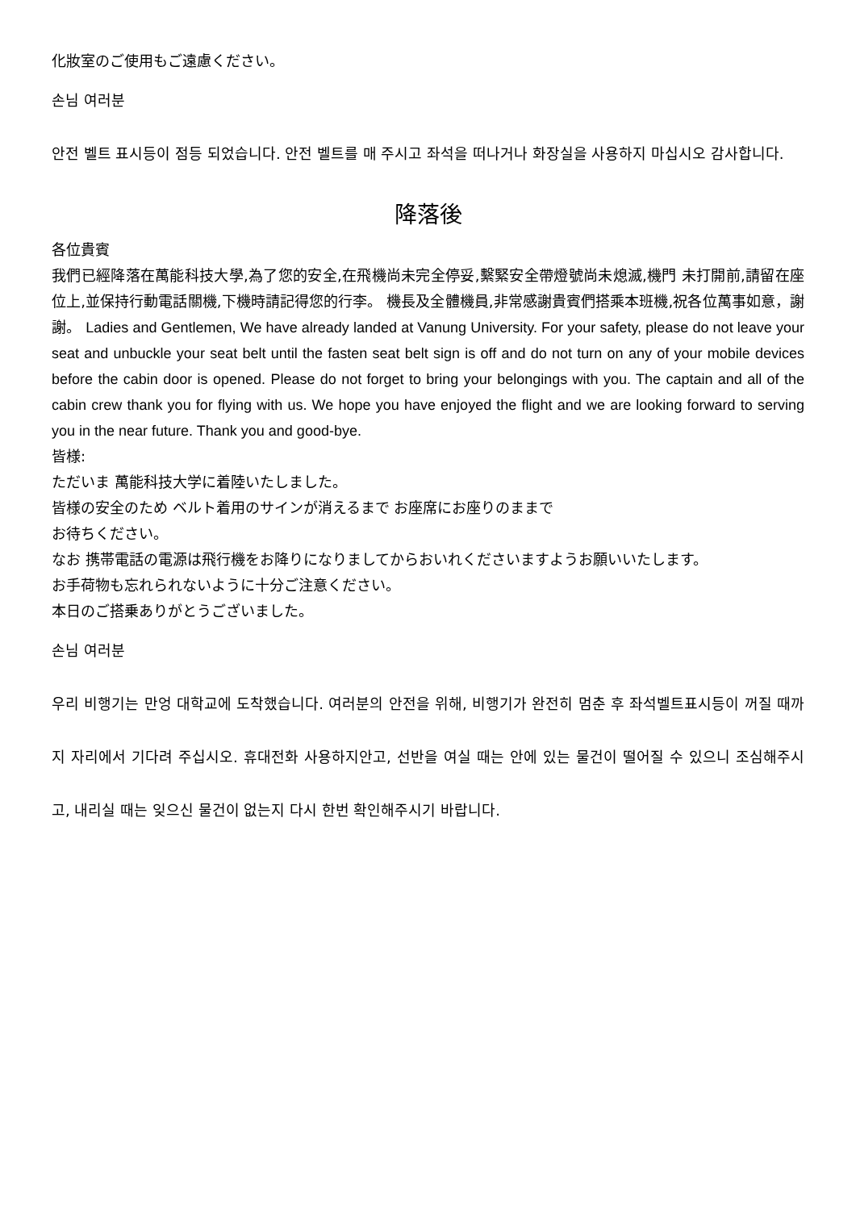化妝室のご使用もご遠慮ください。
손님 여러분
안전 벨트 표시등이 점등 되었습니다. 안전 벨트를 매 주시고 좌석을 떠나거나 화장실을 사용하지 마십시오 감사합니다.
降落後
各位貴賓
我們已經降落在萬能科技大學,為了您的安全,在飛機尚未完全停妥,繫緊安全帶燈號尚未熄滅,機門 未打開前,請留在座位上,並保持行動電話關機,下機時請記得您的行李。 機長及全體機員,非常感謝貴賓們搭乘本班機,祝各位萬事如意，謝謝。 Ladies and Gentlemen, We have already landed at Vanung University. For your safety, please do not leave your seat and unbuckle your seat belt until the fasten seat belt sign is off and do not turn on any of your mobile devices before the cabin door is opened. Please do not forget to bring your belongings with you. The captain and all of the cabin crew thank you for flying with us. We hope you have enjoyed the flight and we are looking forward to serving you in the near future. Thank you and good-bye.
皆様:
ただいま 萬能科技大学に着陸いたしました。
皆様の安全のため ベルト着用のサインが消えるまで お座席にお座りのままで
お待ちください。
なお 携帯電話の電源は飛行機をお降りになりましてからおいれくださいますようお願いいたします。
お手荷物も忘れられないように十分ご注意ください。
本日のご搭乗ありがとうございました。
손님 여러분
우리 비행기는 만엉 대학교에 도착했습니다. 여러분의 안전을 위해, 비행기가 완전히 멈춘 후 좌석벨트표시등이 꺼질 때까지 자리에서 기다려 주십시오. 휴대전화 사용하지안고, 선반을 여실 때는 안에 있는 물건이 떨어질 수 있으니 조심해주시고, 내리실 때는 잊으신 물건이 없는지 다시 한번 확인해주시기 바랍니다.